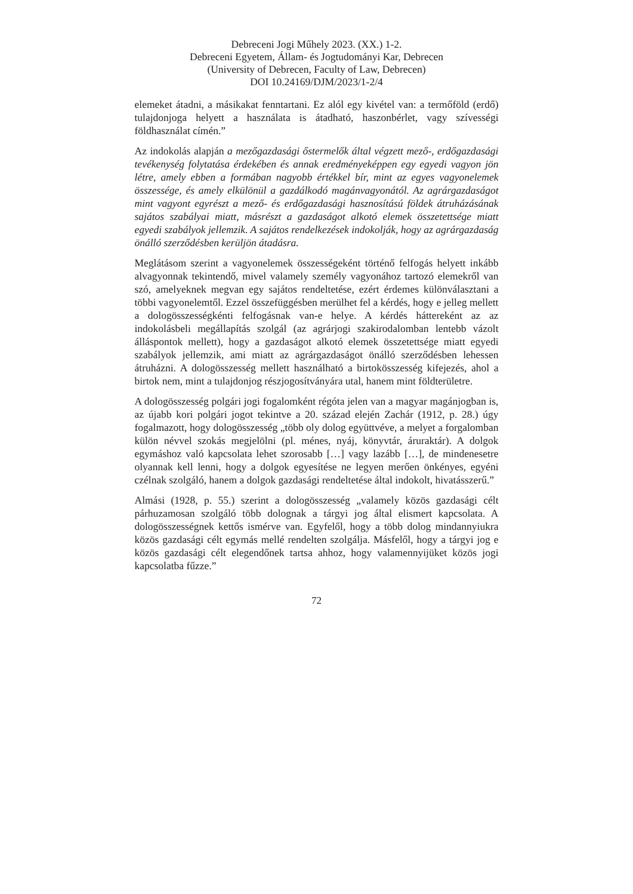Debreceni Jogi Műhely 2023. (XX.) 1-2.
Debreceni Egyetem, Állam- és Jogtudományi Kar, Debrecen
(University of Debrecen, Faculty of Law, Debrecen)
DOI 10.24169/DJM/2023/1-2/4
elemeket átadni, a másikakat fenntartani. Ez alól egy kivétel van: a termőföld (erdő) tulajdonjoga helyett a használata is átadható, haszonbérlet, vagy szívességi földhasználat címén.”
Az indokolás alapján a mezőgazdasági őstermelők által végzett mező-, erdőgazdasági tevékenység folytatása érdekében és annak eredményeképpen egy egyedi vagyon jön létre, amely ebben a formában nagyobb értékkel bír, mint az egyes vagyonelemek összessége, és amely elkülönül a gazdálkodó magánvagyonától. Az agrárgazdaságot mint vagyont egyrészt a mező- és erdőgazdasági hasznosítású földek átruházásának sajátos szabályai miatt, másrészt a gazdaságot alkotó elemek összetettsége miatt egyedi szabályok jellemzik. A sajátos rendelkezések indokolják, hogy az agrárgazdaság önálló szerződésben kerüljön átadásra.
Meglátásom szerint a vagyonelemek összességeként történő felfogás helyett inkább alvagyonnak tekintendő, mivel valamely személy vagyonához tartozó elemekről van szó, amelyeknek megvan egy sajátos rendeltetése, ezért érdemes különválasztani a többi vagyonelemtől. Ezzel összefüggésben merülhet fel a kérdés, hogy e jelleg mellett a dologösszességkénti felfogásnak van-e helye. A kérdés háttereként az az indokolásbeli megállapítás szolgál (az agrárjogi szakirodalomban lentebb vázolt álláspontok mellett), hogy a gazdaságot alkotó elemek összetettsége miatt egyedi szabályok jellemzik, ami miatt az agrárgazdaságot önálló szerződésben lehessen átruházni. A dologösszesség mellett használható a birtokösszesség kifejezés, ahol a birtok nem, mint a tulajdonjog részjogosítványára utal, hanem mint földterületre.
A dologösszesség polgári jogi fogalomként régóta jelen van a magyar magánjogban is, az újabb kori polgári jogot tekintve a 20. század elején Zachár (1912, p. 28.) úgy fogalmazott, hogy dologösszesség „több oly dolog együttvéve, a melyet a forgalomban külön névvel szokás megjelölni (pl. ménes, nyáj, könyvtár, áruraktár). A dolgok egymáshoz való kapcsolata lehet szorosabb […] vagy lazább […], de mindenesetre olyannak kell lenni, hogy a dolgok egyesítése ne legyen merően önkényes, egyéni czélnak szolgáló, hanem a dolgok gazdasági rendeltetése által indokolt, hivatásszerű.”
Almási (1928, p. 55.) szerint a dologösszesség „valamely közös gazdasági célt párhuzamosan szolgáló több dolognak a tárgyi jog által elismert kapcsolata. A dologösszességnek kettős ismérve van. Egyfelől, hogy a több dolog mindannyiukra közös gazdasági célt egymás mellé rendelten szolgálja. Másfelől, hogy a tárgyi jog e közös gazdasági célt elegendőnek tartsa ahhoz, hogy valamennyijüket közös jogi kapcsolatba fűzze.”
72